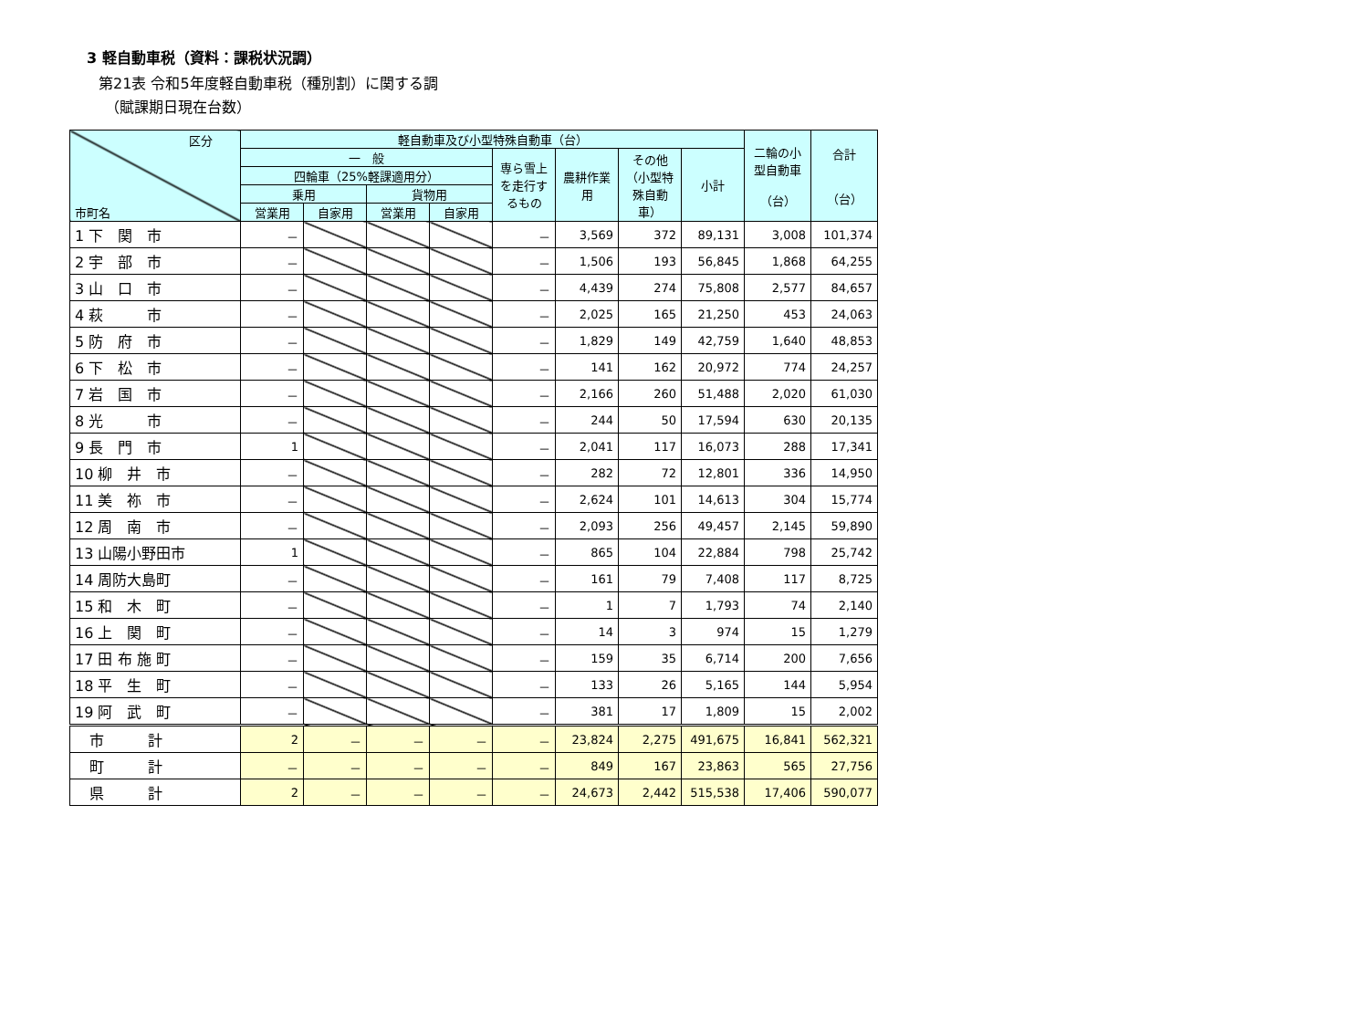3 軽自動車税（資料：課税状況調）
第21表 令和5年度軽自動車税（種別割）に関する調
（賦課期日現在台数）
| 区分 市町名 | 軽自動車及び小型特殊自動車（台） | | | | | | | | 二輪の小型自動車 （台） | 合計 （台） |
| --- | --- | --- | --- | --- | --- | --- | --- | --- | --- | --- |
| | 一 般 | | | | 専ら雪上を走行するもの | 農耕作業用 | その他（小型特殊自動車） | 小計 | | |
| | 四輪車（25%軽課適用分） | | | | | | | | | |
| | 乗用 | | 貨物用 | | | | | | | |
| | 営業用 | 自家用 | 営業用 | 自家用 | | | | | | |
| 1 下 関 市 | － | | | | － | 3,569 | 372 | 89,131 | 3,008 | 101,374 |
| 2 宇 部 市 | － | | | | － | 1,506 | 193 | 56,845 | 1,868 | 64,255 |
| 3 山 口 市 | － | | | | － | 4,439 | 274 | 75,808 | 2,577 | 84,657 |
| 4 萩 市 | － | | | | － | 2,025 | 165 | 21,250 | 453 | 24,063 |
| 5 防 府 市 | － | | | | － | 1,829 | 149 | 42,759 | 1,640 | 48,853 |
| 6 下 松 市 | － | | | | － | 141 | 162 | 20,972 | 774 | 24,257 |
| 7 岩 国 市 | － | | | | － | 2,166 | 260 | 51,488 | 2,020 | 61,030 |
| 8 光 市 | － | | | | － | 244 | 50 | 17,594 | 630 | 20,135 |
| 9 長 門 市 | 1 | | | | － | 2,041 | 117 | 16,073 | 288 | 17,341 |
| 10 柳 井 市 | － | | | | － | 282 | 72 | 12,801 | 336 | 14,950 |
| 11 美 祢 市 | － | | | | － | 2,624 | 101 | 14,613 | 304 | 15,774 |
| 12 周 南 市 | － | | | | － | 2,093 | 256 | 49,457 | 2,145 | 59,890 |
| 13 山陽小野田市 | 1 | | | | － | 865 | 104 | 22,884 | 798 | 25,742 |
| 14 周防大島町 | － | | | | － | 161 | 79 | 7,408 | 117 | 8,725 |
| 15 和 木 町 | － | | | | － | 1 | 7 | 1,793 | 74 | 2,140 |
| 16 上 関 町 | － | | | | － | 14 | 3 | 974 | 15 | 1,279 |
| 17 田 布 施 町 | － | | | | － | 159 | 35 | 6,714 | 200 | 7,656 |
| 18 平 生 町 | － | | | | － | 133 | 26 | 5,165 | 144 | 5,954 |
| 19 阿 武 町 | － | | | | － | 381 | 17 | 1,809 | 15 | 2,002 |
| 市 計 | 2 | － | － | － | － | 23,824 | 2,275 | 491,675 | 16,841 | 562,321 |
| 町 計 | － | － | － | － | － | 849 | 167 | 23,863 | 565 | 27,756 |
| 県 計 | 2 | － | － | － | － | 24,673 | 2,442 | 515,538 | 17,406 | 590,077 |